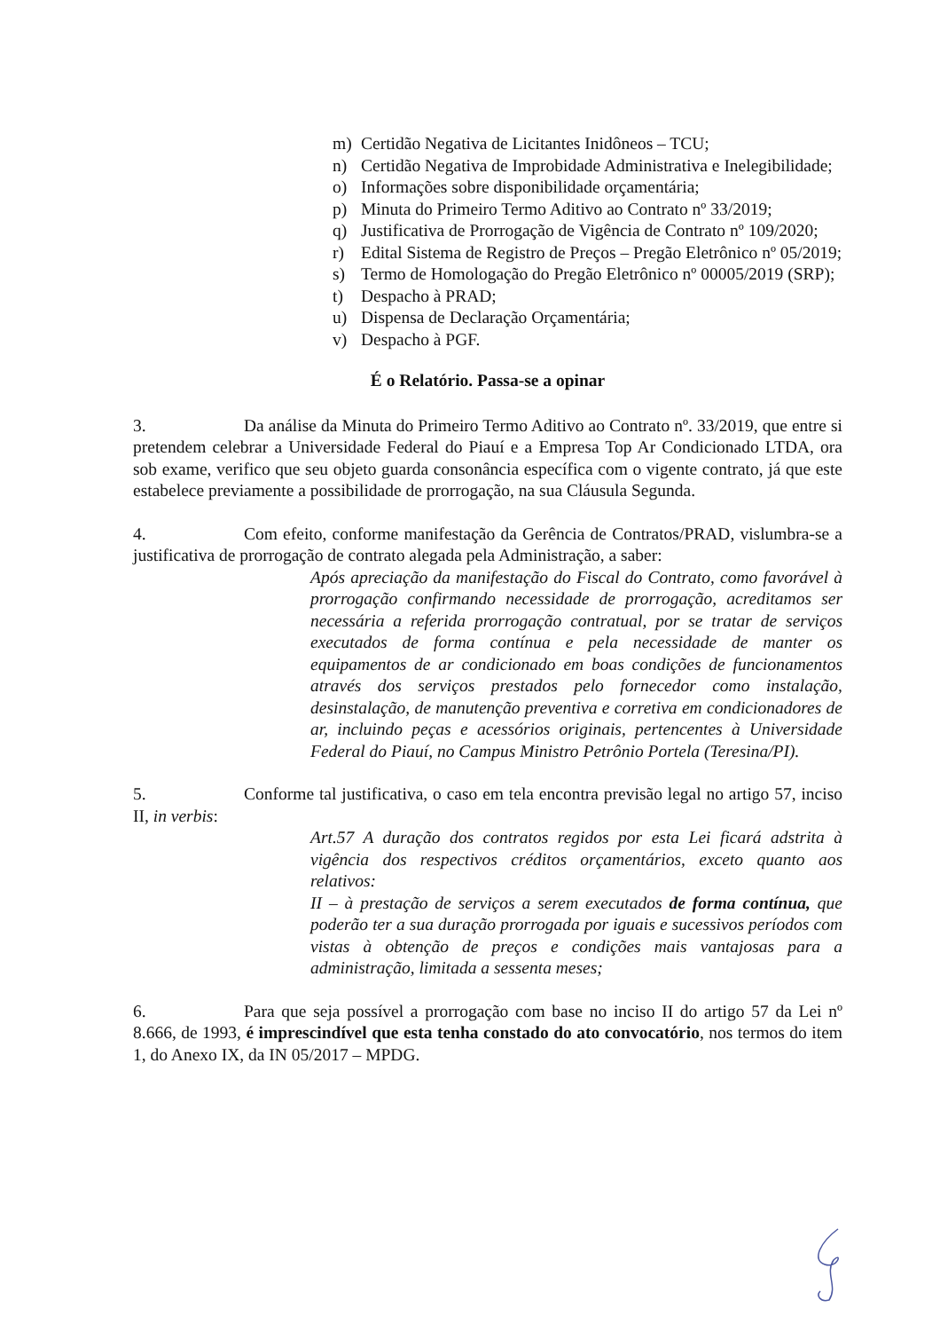m) Certidão Negativa de Licitantes Inidôneos – TCU;
n) Certidão Negativa de Improbidade Administrativa e Inelegibilidade;
o) Informações sobre disponibilidade orçamentária;
p) Minuta do Primeiro Termo Aditivo ao Contrato nº 33/2019;
q) Justificativa de Prorrogação de Vigência de Contrato nº 109/2020;
r) Edital Sistema de Registro de Preços – Pregão Eletrônico nº 05/2019;
s) Termo de Homologação do Pregão Eletrônico nº 00005/2019 (SRP);
t) Despacho à PRAD;
u) Dispensa de Declaração Orçamentária;
v) Despacho à PGF.
É o Relatório. Passa-se a opinar
3. Da análise da Minuta do Primeiro Termo Aditivo ao Contrato nº. 33/2019, que entre si pretendem celebrar a Universidade Federal do Piauí e a Empresa Top Ar Condicionado LTDA, ora sob exame, verifico que seu objeto guarda consonância específica com o vigente contrato, já que este estabelece previamente a possibilidade de prorrogação, na sua Cláusula Segunda.
4. Com efeito, conforme manifestação da Gerência de Contratos/PRAD, vislumbra-se a justificativa de prorrogação de contrato alegada pela Administração, a saber:
Após apreciação da manifestação do Fiscal do Contrato, como favorável à prorrogação confirmando necessidade de prorrogação, acreditamos ser necessária a referida prorrogação contratual, por se tratar de serviços executados de forma contínua e pela necessidade de manter os equipamentos de ar condicionado em boas condições de funcionamentos através dos serviços prestados pelo fornecedor como instalação, desinstalação, de manutenção preventiva e corretiva em condicionadores de ar, incluindo peças e acessórios originais, pertencentes à Universidade Federal do Piauí, no Campus Ministro Petrônio Portela (Teresina/PI).
5. Conforme tal justificativa, o caso em tela encontra previsão legal no artigo 57, inciso II, in verbis:
Art.57 A duração dos contratos regidos por esta Lei ficará adstrita à vigência dos respectivos créditos orçamentários, exceto quanto aos relativos:
II – à prestação de serviços a serem executados de forma contínua, que poderão ter a sua duração prorrogada por iguais e sucessivos períodos com vistas à obtenção de preços e condições mais vantajosas para a administração, limitada a sessenta meses;
6. Para que seja possível a prorrogação com base no inciso II do artigo 57 da Lei nº 8.666, de 1993, é imprescindível que esta tenha constado do ato convocatório, nos termos do item 1, do Anexo IX, da IN 05/2017 – MPDG.